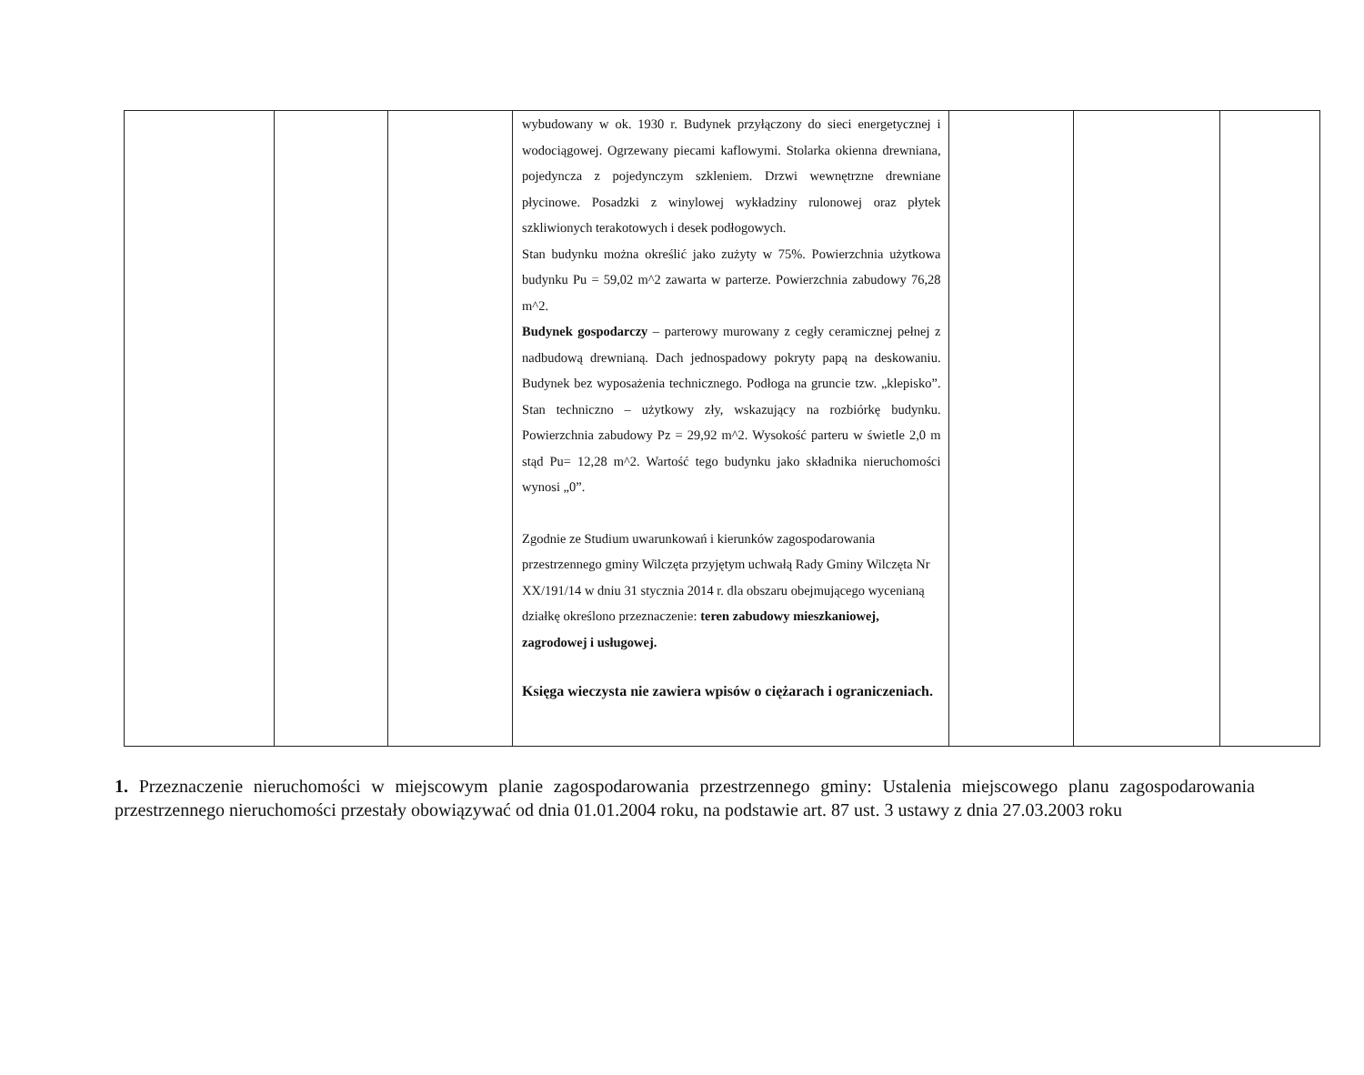| | | | wybudowany w ok. 1930 r. Budynek przyłączony do sieci energetycznej i wodociągowej. Ogrzewany piecami kaflowymi. Stolarka okienna drewniana, pojedyncza z pojedynczym szkleniem. Drzwi wewnętrzne drewniane płycinowe. Posadzki z winylowej wykładziny rulonowej oraz płytek szkliwionych terakotowych i desek podłogowych. Stan budynku można określić jako zużyty w 75%. Powierzchnia użytkowa budynku Pu = 59,02 m^2 zawarta w parterze. Powierzchnia zabudowy 76,28 m^2. Budynek gospodarczy – parterowy murowany z cegły ceramicznej pełnej z nadbudową drewnianą. Dach jednospadowy pokryty papą na deskowaniu. Budynek bez wyposażenia technicznego. Podłoga na gruncie tzw. „klepisko”. Stan techniczno – użytkowy zły, wskazujący na rozbiórkę budynku. Powierzchnia zabudowy Pz = 29,92 m^2. Wysokość parteru w świetle 2,0 m stąd Pu= 12,28 m^2. Wartość tego budynku jako składnika nieruchomości wynosi „0”. Zgodnie ze Studium uwarunkowań i kierunków zagospodarowania przestrzennego gminy Wilczęta przyjętym uchwałą Rady Gminy Wilczęta Nr XX/191/14 w dniu 31 stycznia 2014 r. dla obszaru obejmującego wycenianą działkę określono przeznaczenie: teren zabudowy mieszkaniowej, zagrodowej i usługowej. Księga wieczysta nie zawiera wpisów o ciężarach i ograniczeniach. | | | |
1. Przeznaczenie nieruchomości w miejscowym planie zagospodarowania przestrzennego gminy: Ustalenia miejscowego planu zagospodarowania przestrzennego nieruchomości przestały obowiązywać od dnia 01.01.2004 roku, na podstawie art. 87 ust. 3 ustawy z dnia 27.03.2003 roku